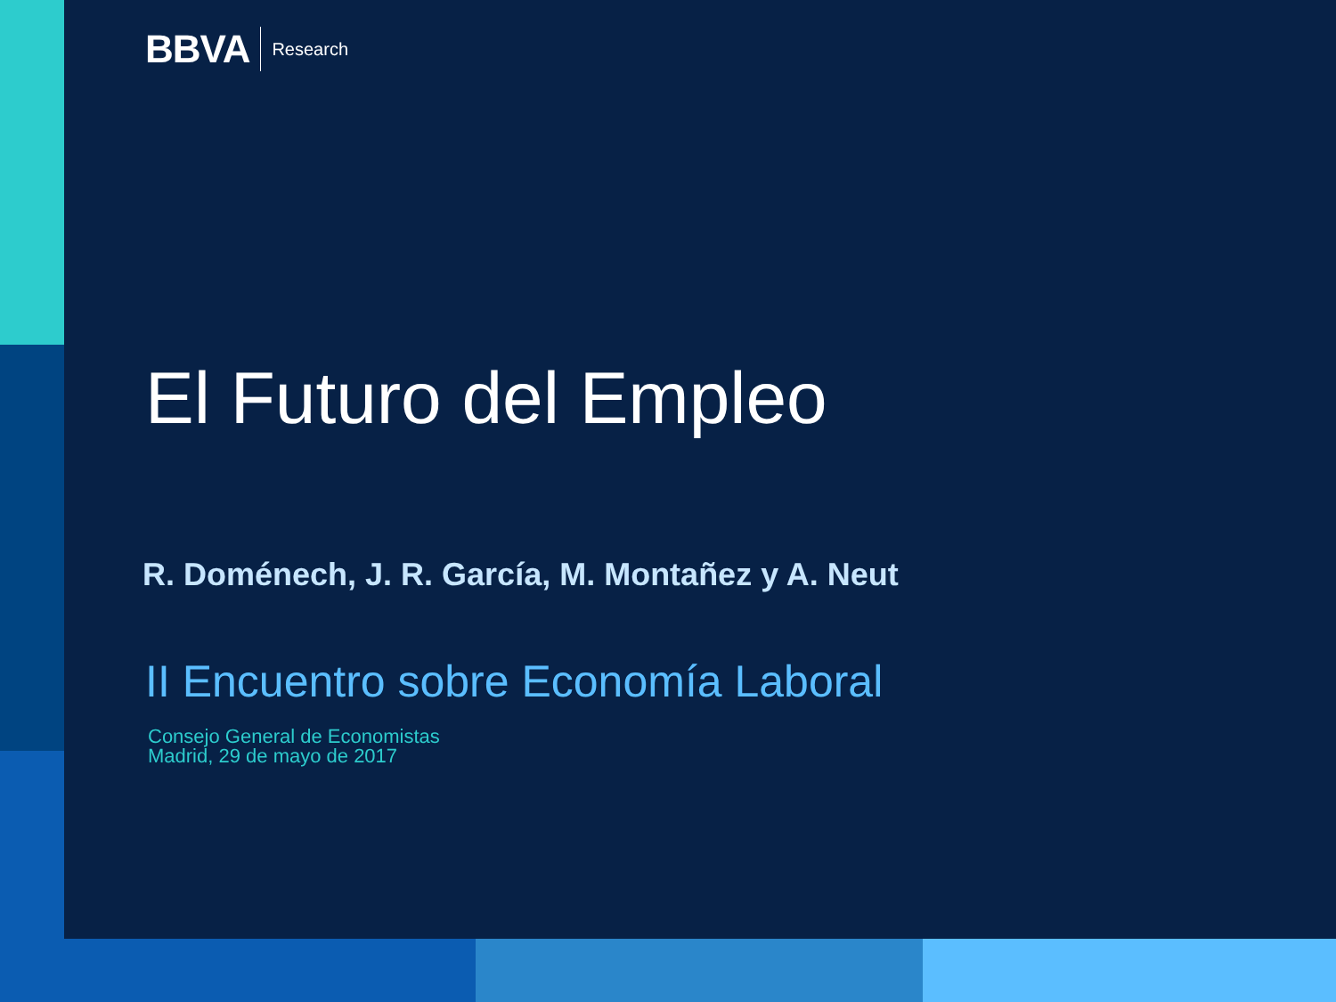BBVA Research
El Futuro del Empleo
R. Doménech, J. R. García, M. Montañez y A. Neut
II Encuentro sobre Economía Laboral
Consejo General de Economistas
Madrid, 29 de mayo de 2017